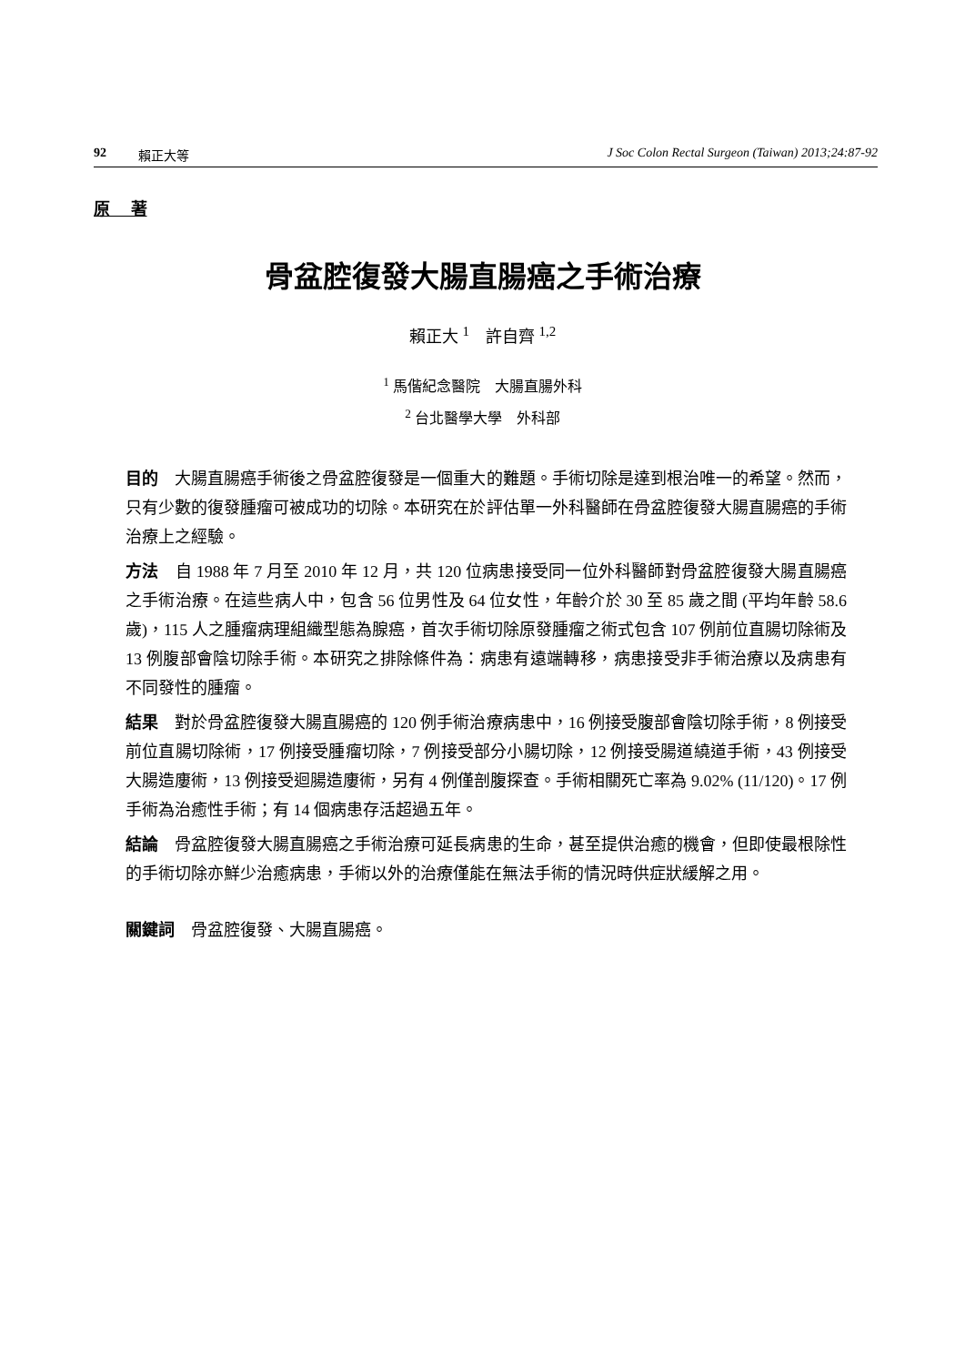92 賴正大等 J Soc Colon Rectal Surgeon (Taiwan) 2013;24:87-92
原 著
骨盆腔復發大腸直腸癌之手術治療
賴正大 <sup>1</sup> 許自齊 <sup>1,2</sup>
<sup>1</sup> 馬偕紀念醫院　大腸直腸外科
<sup>2</sup> 台北醫學大學　外科部
目的　大腸直腸癌手術後之骨盆腔復發是一個重大的難題。手術切除是達到根治唯一的希望。然而，只有少數的復發腫瘤可被成功的切除。本研究在於評估單一外科醫師在骨盆腔復發大腸直腸癌的手術治療上之經驗。
方法　自 1988 年 7 月至 2010 年 12 月，共 120 位病患接受同一位外科醫師對骨盆腔復發大腸直腸癌之手術治療。在這些病人中，包含 56 位男性及 64 位女性，年齡介於 30 至 85 歲之間 (平均年齡 58.6 歲)，115 人之腫瘤病理組織型態為腺癌，首次手術切除原發腫瘤之術式包含 107 例前位直腸切除術及 13 例腹部會陰切除手術。本研究之排除條件為：病患有遠端轉移，病患接受非手術治療以及病患有不同發性的腫瘤。
結果　對於骨盆腔復發大腸直腸癌的 120 例手術治療病患中，16 例接受腹部會陰切除手術，8 例接受前位直腸切除術，17 例接受腫瘤切除，7 例接受部分小腸切除，12 例接受腸道繞道手術，43 例接受大腸造廔術，13 例接受迴腸造廔術，另有 4 例僅剖腹探查。手術相關死亡率為 9.02% (11/120)。17 例手術為治癒性手術；有 14 個病患存活超過五年。
結論　骨盆腔復發大腸直腸癌之手術治療可延長病患的生命，甚至提供治癒的機會，但即使最根除性的手術切除亦鮮少治癒病患，手術以外的治療僅能在無法手術的情況時供症狀緩解之用。
關鍵詞　骨盆腔復發、大腸直腸癌。